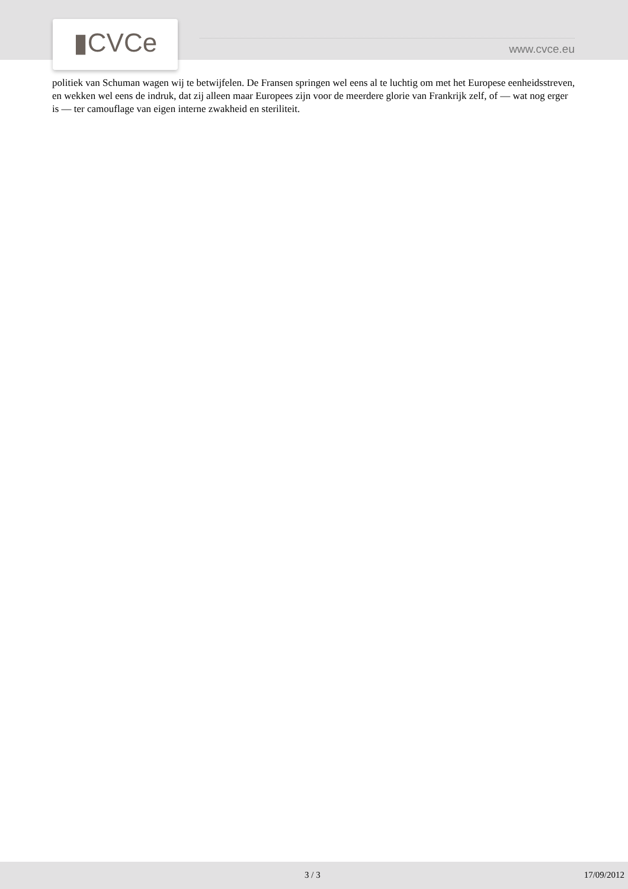▮CVCe www.cvce.eu
politiek van Schuman wagen wij te betwijfelen. De Fransen springen wel eens al te luchtig om met het Europese eenheidsstreven, en wekken wel eens de indruk, dat zij alleen maar Europees zijn voor de meerdere glorie van Frankrijk zelf, of — wat nog erger is — ter camouflage van eigen interne zwakheid en steriliteit.
3 / 3 17/09/2012